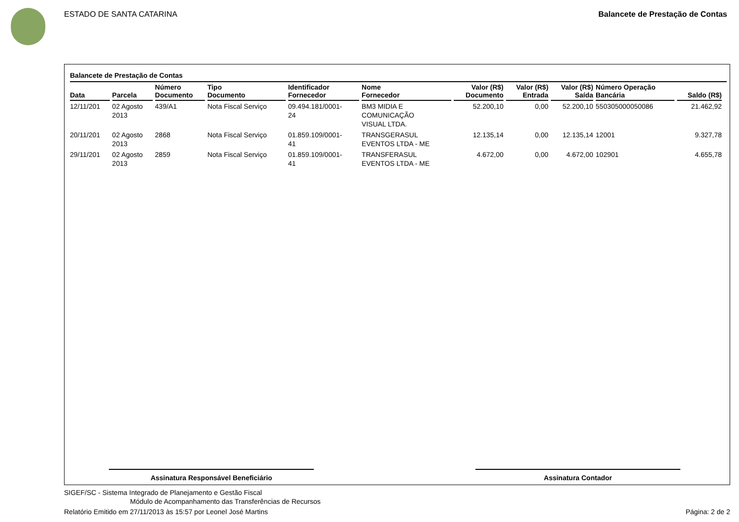ESTADO DE SANTA CATARINA Balancete de Prestação de Contas
Balancete de Prestação de Contas
| Data | Parcela | Número Documento | Tipo Documento | Identificador Fornecedor | Nome Fornecedor | Valor (R$) Documento | Valor (R$) Entrada | Valor (R$) Saída | Número Operação Bancária | Saldo (R$) |
| --- | --- | --- | --- | --- | --- | --- | --- | --- | --- | --- |
| 12/11/201 | 02 Agosto 2013 | 439/A1 | Nota Fiscal Serviço | 09.494.181/0001- 24 | BM3 MIDIA E COMUNICAÇÃO VISUAL LTDA. | 52.200,10 | 0,00 | 52.200,10 | 550305000050086 | 21.462,92 |
| 20/11/201 | 02 Agosto 2013 | 2868 | Nota Fiscal Serviço | 01.859.109/0001- 41 | TRANSGERASUL EVENTOS LTDA - ME | 12.135,14 | 0,00 | 12.135,14 | 12001 | 9.327,78 |
| 29/11/201 | 02 Agosto 2013 | 2859 | Nota Fiscal Serviço | 01.859.109/0001- 41 | TRANSFERASUL EVENTOS LTDA - ME | 4.672,00 | 0,00 | 4.672,00 | 102901 | 4.655,78 |
Assinatura Responsável Beneficiário Assinatura Contador
SIGEF/SC - Sistema Integrado de Planejamento e Gestão Fiscal
Módulo de Acompanhamento das Transferências de Recursos
Relatório Emitido em 27/11/2013 às 15:57 por Leonel José Martins Página: 2 de 2